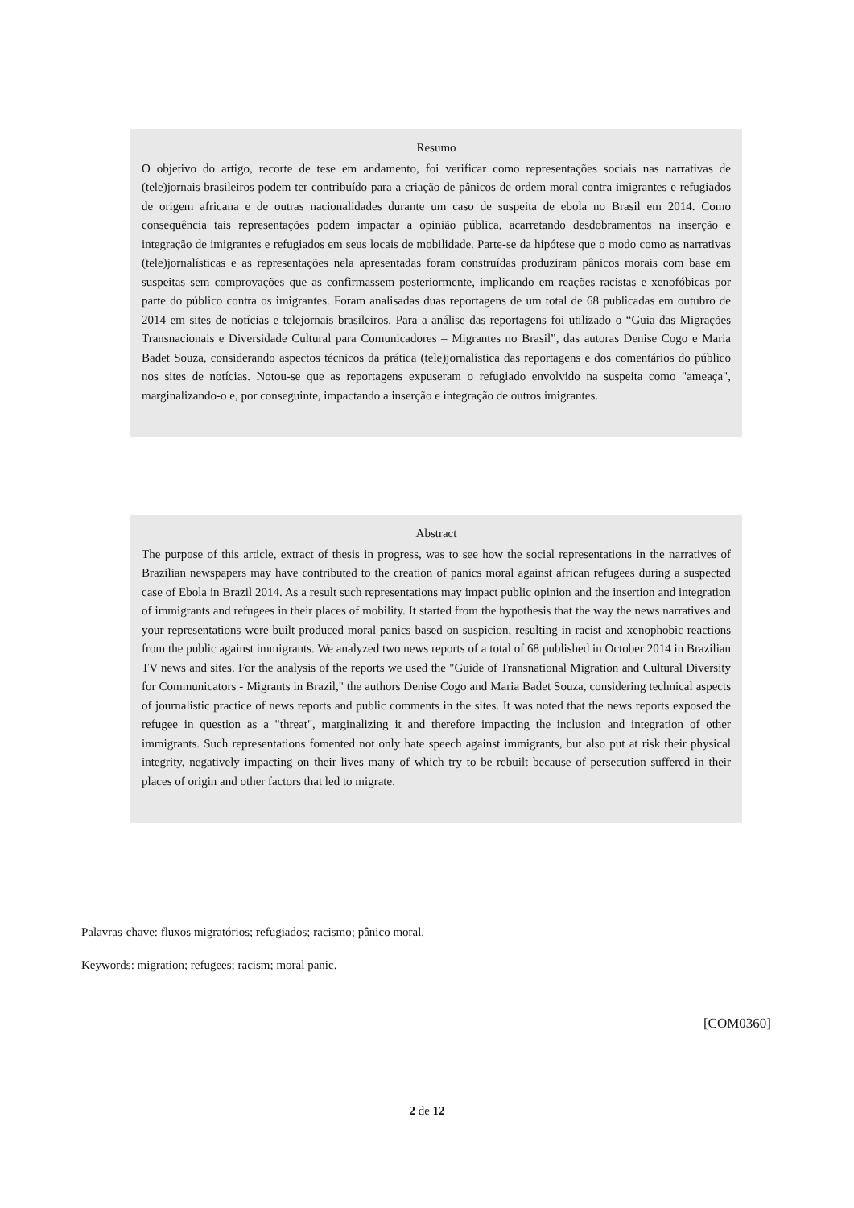Resumo
O objetivo do artigo, recorte de tese em andamento, foi verificar como representações sociais nas narrativas de (tele)jornais brasileiros podem ter contribuído para a criação de pânicos de ordem moral contra imigrantes e refugiados de origem africana e de outras nacionalidades durante um caso de suspeita de ebola no Brasil em 2014. Como consequência tais representações podem impactar a opinião pública, acarretando desdobramentos na inserção e integração de imigrantes e refugiados em seus locais de mobilidade. Parte-se da hipótese que o modo como as narrativas (tele)jornalísticas e as representações nela apresentadas foram construídas produziram pânicos morais com base em suspeitas sem comprovações que as confirmassem posteriormente, implicando em reações racistas e xenofóbicas por parte do público contra os imigrantes. Foram analisadas duas reportagens de um total de 68 publicadas em outubro de 2014 em sites de notícias e telejornais brasileiros. Para a análise das reportagens foi utilizado o “Guia das Migrações Transnacionais e Diversidade Cultural para Comunicadores – Migrantes no Brasil”, das autoras Denise Cogo e Maria Badet Souza, considerando aspectos técnicos da prática (tele)jornalística das reportagens e dos comentários do público nos sites de notícias. Notou-se que as reportagens expuseram o refugiado envolvido na suspeita como "ameaça", marginalizando-o e, por conseguinte, impactando a inserção e integração de outros imigrantes.
Abstract
The purpose of this article, extract of thesis in progress, was to see how the social representations in the narratives of Brazilian newspapers may have contributed to the creation of panics moral against african refugees during a suspected case of Ebola in Brazil 2014. As a result such representations may impact public opinion and the insertion and integration of immigrants and refugees in their places of mobility. It started from the hypothesis that the way the news narratives and your representations were built produced moral panics based on suspicion, resulting in racist and xenophobic reactions from the public against immigrants. We analyzed two news reports of a total of 68 published in October 2014 in Brazilian TV news and sites. For the analysis of the reports we used the "Guide of Transnational Migration and Cultural Diversity for Communicators - Migrants in Brazil," the authors Denise Cogo and Maria Badet Souza, considering technical aspects of journalistic practice of news reports and public comments in the sites. It was noted that the news reports exposed the refugee in question as a "threat", marginalizing it and therefore impacting the inclusion and integration of other immigrants. Such representations fomented not only hate speech against immigrants, but also put at risk their physical integrity, negatively impacting on their lives many of which try to be rebuilt because of persecution suffered in their places of origin and other factors that led to migrate.
Palavras-chave: fluxos migratórios; refugiados; racismo; pânico moral.
Keywords: migration; refugees; racism; moral panic.
[COM0360]
2 de 12